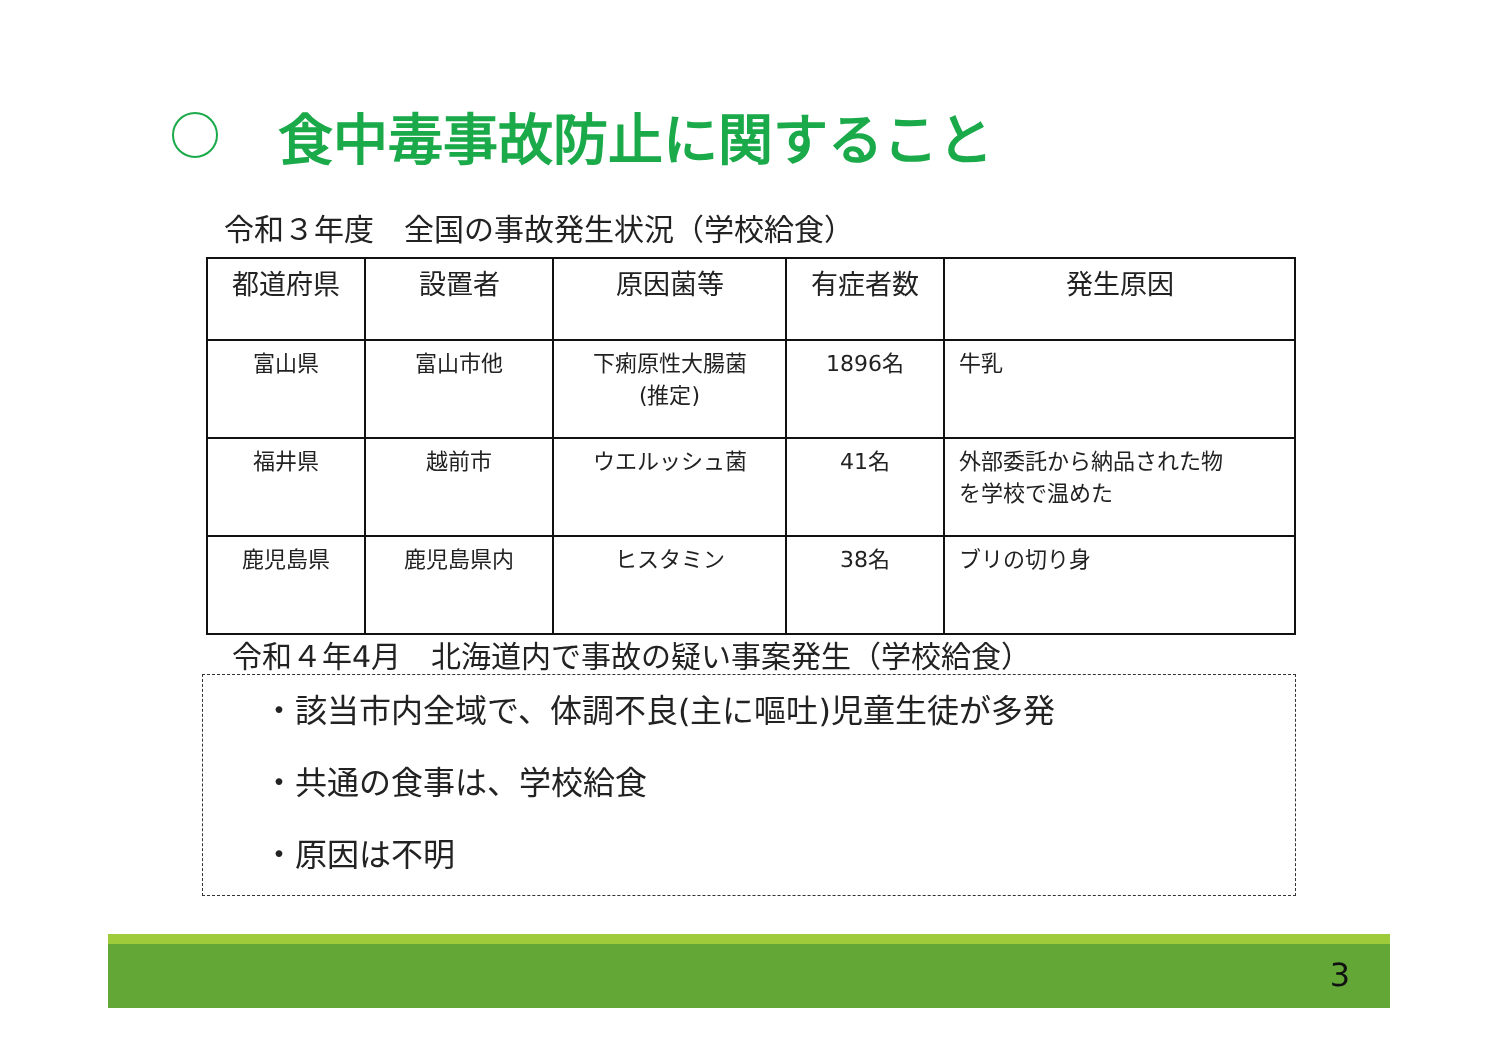食中毒事故防止に関すること
令和３年度　全国の事故発生状況（学校給食）
| 都道府県 | 設置者 | 原因菌等 | 有症者数 | 発生原因 |
| --- | --- | --- | --- | --- |
| 富山県 | 富山市他 | 下痢原性大腸菌 (推定) | 1896名 | 牛乳 |
| 福井県 | 越前市 | ウエルッシュ菌 | 41名 | 外部委託から納品された物 を学校で温めた |
| 鹿児島県 | 鹿児島県内 | ヒスタミン | 38名 | ブリの切り身 |
令和４年4月　北海道内で事故の疑い事案発生（学校給食）
・該当市内全域で、体調不良(主に嘔吐)児童生徒が多発
・共通の食事は、学校給食
・原因は不明
3